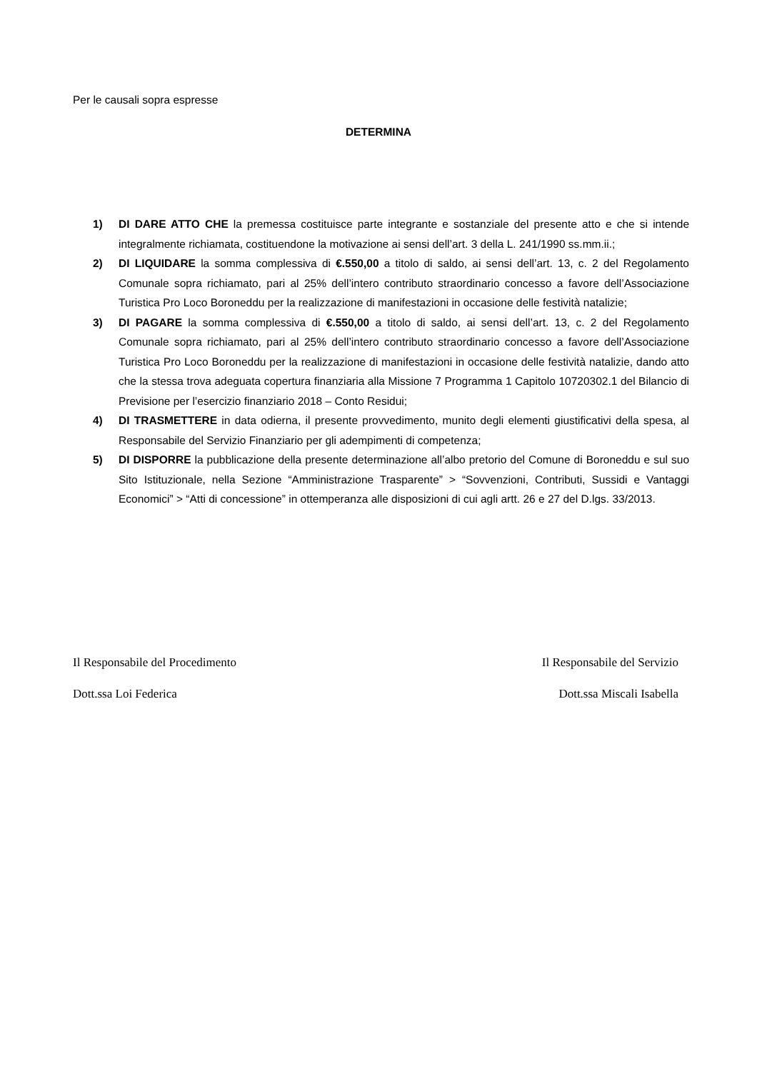Per le causali sopra espresse
DETERMINA
1) DI DARE ATTO CHE la premessa costituisce parte integrante e sostanziale del presente atto e che si intende integralmente richiamata, costituendone la motivazione ai sensi dell’art. 3 della L. 241/1990 ss.mm.ii.;
2) DI LIQUIDARE la somma complessiva di €.550,00 a titolo di saldo, ai sensi dell’art. 13, c. 2 del Regolamento Comunale sopra richiamato, pari al 25% dell’intero contributo straordinario concesso a favore dell’Associazione Turistica Pro Loco Boroneddu per la realizzazione di manifestazioni in occasione delle festività natalizie;
3) DI PAGARE la somma complessiva di €.550,00 a titolo di saldo, ai sensi dell’art. 13, c. 2 del Regolamento Comunale sopra richiamato, pari al 25% dell’intero contributo straordinario concesso a favore dell’Associazione Turistica Pro Loco Boroneddu per la realizzazione di manifestazioni in occasione delle festività natalizie, dando atto che la stessa trova adeguata copertura finanziaria alla Missione 7 Programma 1 Capitolo 10720302.1 del Bilancio di Previsione per l’esercizio finanziario 2018 – Conto Residui;
4) DI TRASMETTERE in data odierna, il presente provvedimento, munito degli elementi giustificativi della spesa, al Responsabile del Servizio Finanziario per gli adempimenti di competenza;
5) DI DISPORRE la pubblicazione della presente determinazione all’albo pretorio del Comune di Boroneddu e sul suo Sito Istituzionale, nella Sezione “Amministrazione Trasparente” > “Sovvenzioni, Contributi, Sussidi e Vantaggi Economici” > “Atti di concessione” in ottemperanza alle disposizioni di cui agli artt. 26 e 27 del D.lgs. 33/2013.
Il Responsabile del Procedimento Il Responsabile del Servizio
Dott.ssa Loi Federica Dott.ssa Miscali Isabella